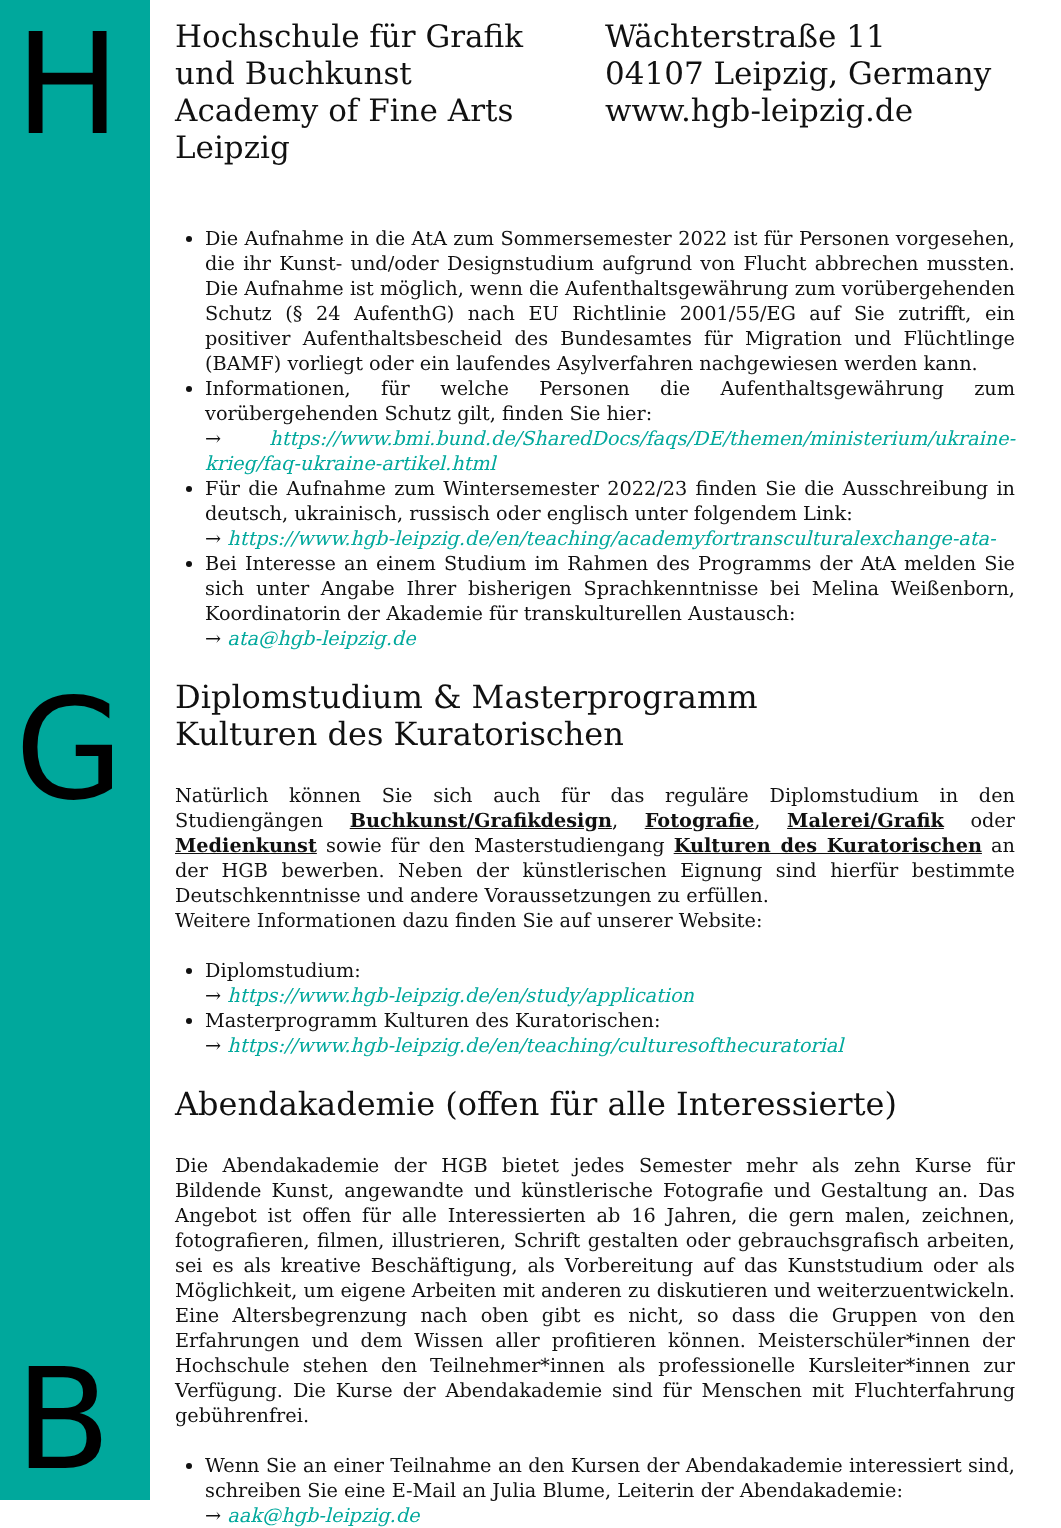H
G
B
Hochschule für Grafik
und Buchkunst
Academy of Fine Arts Leipzig
Wächterstraße 11
04107 Leipzig, Germany
www.hgb-leipzig.de
Die Aufnahme in die AtA zum Sommersemester 2022 ist für Personen vorgesehen, die ihr Kunst- und/oder Designstudium aufgrund von Flucht abbrechen mussten. Die Aufnahme ist möglich, wenn die Aufenthaltsgewährung zum vorübergehenden Schutz (§ 24 AufenthG) nach EU Richtlinie 2001/55/EG auf Sie zutrifft, ein positiver Aufenthaltsbescheid des Bundesamtes für Migration und Flüchtlinge (BAMF) vorliegt oder ein laufendes Asylverfahren nachgewiesen werden kann.
Informationen, für welche Personen die Aufenthaltsgewährung zum vorübergehenden Schutz gilt, finden Sie hier:
→ https://www.bmi.bund.de/SharedDocs/faqs/DE/themen/ministerium/ukraine-krieg/faq-ukraine-artikel.html
Für die Aufnahme zum Wintersemester 2022/23 finden Sie die Ausschreibung in deutsch, ukrainisch, russisch oder englisch unter folgendem Link:
→ https://www.hgb-leipzig.de/en/teaching/academyfortransculturalexchange-ata-
Bei Interesse an einem Studium im Rahmen des Programms der AtA melden Sie sich unter Angabe Ihrer bisherigen Sprachkenntnisse bei Melina Weißenborn, Koordinatorin der Akademie für transkulturellen Austausch:
→ ata@hgb-leipzig.de
Diplomstudium & Masterprogramm
Kulturen des Kuratorischen
Natürlich können Sie sich auch für das reguläre Diplomstudium in den Studiengängen Buchkunst/Grafikdesign, Fotografie, Malerei/Grafik oder Medienkunst sowie für den Masterstudiengang Kulturen des Kuratorischen an der HGB bewerben. Neben der künstlerischen Eignung sind hierfür bestimmte Deutschkenntnisse und andere Voraussetzungen zu erfüllen.
Weitere Informationen dazu finden Sie auf unserer Website:
Diplomstudium:
→ https://www.hgb-leipzig.de/en/study/application
Masterprogramm Kulturen des Kuratorischen:
→ https://www.hgb-leipzig.de/en/teaching/culturesofthecuratorial
Abendakademie (offen für alle Interessierte)
Die Abendakademie der HGB bietet jedes Semester mehr als zehn Kurse für Bildende Kunst, angewandte und künstlerische Fotografie und Gestaltung an. Das Angebot ist offen für alle Interessierten ab 16 Jahren, die gern malen, zeichnen, fotografieren, filmen, illustrieren, Schrift gestalten oder gebrauchsgrafisch arbeiten, sei es als kreative Beschäftigung, als Vorbereitung auf das Kunststudium oder als Möglichkeit, um eigene Arbeiten mit anderen zu diskutieren und weiterzuentwickeln. Eine Altersbegrenzung nach oben gibt es nicht, so dass die Gruppen von den Erfahrungen und dem Wissen aller profitieren können. Meisterschüler*innen der Hochschule stehen den Teilnehmer*innen als professionelle Kursleiter*innen zur Verfügung. Die Kurse der Abendakademie sind für Menschen mit Fluchterfahrung gebührenfrei.
Wenn Sie an einer Teilnahme an den Kursen der Abendakademie interessiert sind, schreiben Sie eine E-Mail an Julia Blume, Leiterin der Abendakademie:
→ aak@hgb-leipzig.de